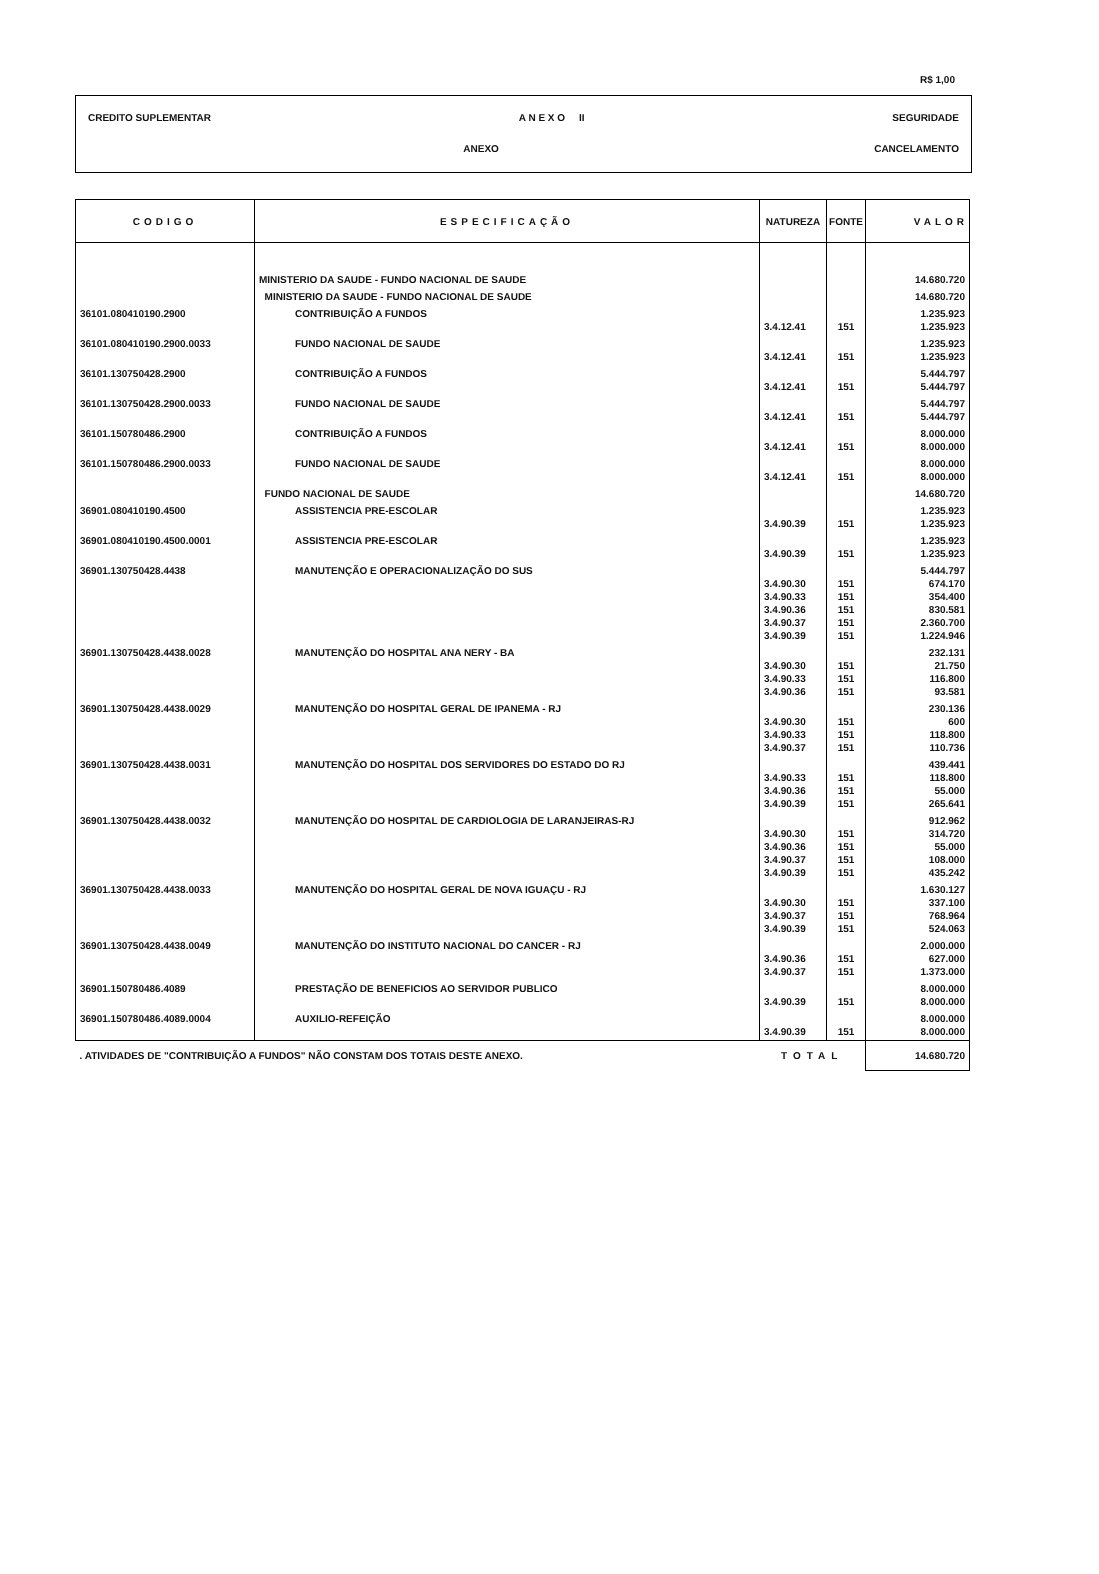R$ 1,00
CREDITO SUPLEMENTAR A N E X O II SEGURIDADE
ANEXO CANCELAMENTO
| CODIGO | ESPECIFICAÇÃO | NATUREZA | FONTE | VALOR |
| --- | --- | --- | --- | --- |
| | MINISTERIO DA SAUDE - FUNDO NACIONAL DE SAUDE | | | 14.680.720 |
| | MINISTERIO DA SAUDE - FUNDO NACIONAL DE SAUDE | | | 14.680.720 |
| 36101.080410190.2900 | CONTRIBUIÇÃO A FUNDOS | 3.4.12.41 | 151 | 1.235.923 1.235.923 |
| 36101.080410190.2900.0033 | FUNDO NACIONAL DE SAUDE | 3.4.12.41 | 151 | 1.235.923 1.235.923 |
| 36101.130750428.2900 | CONTRIBUIÇÃO A FUNDOS | 3.4.12.41 | 151 | 5.444.797 5.444.797 |
| 36101.130750428.2900.0033 | FUNDO NACIONAL DE SAUDE | 3.4.12.41 | 151 | 5.444.797 5.444.797 |
| 36101.150780486.2900 | CONTRIBUIÇÃO A FUNDOS | 3.4.12.41 | 151 | 8.000.000 8.000.000 |
| 36101.150780486.2900.0033 | FUNDO NACIONAL DE SAUDE | 3.4.12.41 | 151 | 8.000.000 8.000.000 |
| | FUNDO NACIONAL DE SAUDE | | | 14.680.720 |
| 36901.080410190.4500 | ASSISTENCIA PRE-ESCOLAR | 3.4.90.39 | 151 | 1.235.923 1.235.923 |
| 36901.080410190.4500.0001 | ASSISTENCIA PRE-ESCOLAR | 3.4.90.39 | 151 | 1.235.923 1.235.923 |
| 36901.130750428.4438 | MANUTENÇÃO E OPERACIONALIZAÇÃO DO SUS | 3.4.90.30 3.4.90.33 3.4.90.36 3.4.90.37 3.4.90.39 | 151 151 151 151 151 | 5.444.797 674.170 354.400 830.581 2.360.700 1.224.946 |
| 36901.130750428.4438.0028 | MANUTENÇÃO DO HOSPITAL ANA NERY - BA | 3.4.90.30 3.4.90.33 3.4.90.36 | 151 151 151 | 232.131 21.750 116.800 93.581 |
| 36901.130750428.4438.0029 | MANUTENÇÃO DO HOSPITAL GERAL DE IPANEMA - RJ | 3.4.90.30 3.4.90.33 3.4.90.37 | 151 151 151 | 230.136 600 118.800 110.736 |
| 36901.130750428.4438.0031 | MANUTENÇÃO DO HOSPITAL DOS SERVIDORES DO ESTADO DO RJ | 3.4.90.33 3.4.90.36 3.4.90.39 | 151 151 151 | 439.441 118.800 55.000 265.641 |
| 36901.130750428.4438.0032 | MANUTENÇÃO DO HOSPITAL DE CARDIOLOGIA DE LARANJEIRAS-RJ | 3.4.90.30 3.4.90.36 3.4.90.37 3.4.90.39 | 151 151 151 151 | 912.962 314.720 55.000 108.000 435.242 |
| 36901.130750428.4438.0033 | MANUTENÇÃO DO HOSPITAL GERAL DE NOVA IGUAÇU - RJ | 3.4.90.30 3.4.90.37 3.4.90.39 | 151 151 151 | 1.630.127 337.100 768.964 524.063 |
| 36901.130750428.4438.0049 | MANUTENÇÃO DO INSTITUTO NACIONAL DO CANCER - RJ | 3.4.90.36 3.4.90.37 | 151 151 | 2.000.000 627.000 1.373.000 |
| 36901.150780486.4089 | PRESTAÇÃO DE BENEFICIOS AO SERVIDOR PUBLICO | 3.4.90.39 | 151 | 8.000.000 8.000.000 |
| 36901.150780486.4089.0004 | AUXILIO-REFEIÇÃO | 3.4.90.39 | 151 | 8.000.000 8.000.000 |
| . ATIVIDADES DE "CONTRIBUIÇÃO A FUNDOS" NÃO CONSTAM DOS TOTAIS DESTE ANEXO. | | TOTAL | | 14.680.720 |